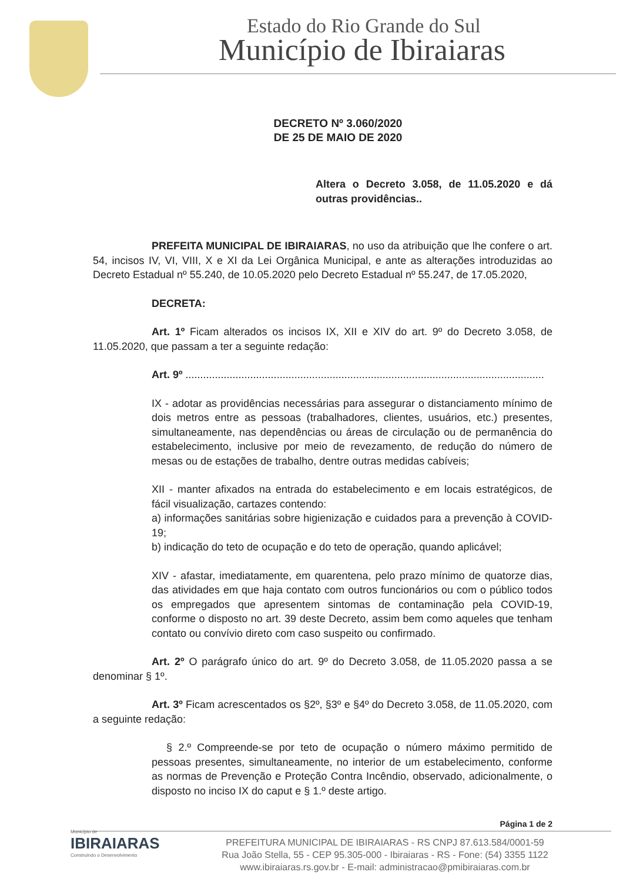Estado do Rio Grande do Sul
Município de Ibiraiaras
DECRETO Nº 3.060/2020
DE 25 DE MAIO DE 2020
Altera o Decreto 3.058, de 11.05.2020 e dá outras providências..
PREFEITA MUNICIPAL DE IBIRAIARAS, no uso da atribuição que lhe confere o art. 54, incisos IV, VI, VIII, X e XI da Lei Orgânica Municipal, e ante as alterações introduzidas ao Decreto Estadual nº 55.240, de 10.05.2020 pelo Decreto Estadual nº 55.247, de 17.05.2020,
DECRETA:
Art. 1º Ficam alterados os incisos IX, XII e XIV do art. 9º do Decreto 3.058, de 11.05.2020, que passam a ter a seguinte redação:
Art. 9º ..........................................................................................................................
IX - adotar as providências necessárias para assegurar o distanciamento mínimo de dois metros entre as pessoas (trabalhadores, clientes, usuários, etc.) presentes, simultaneamente, nas dependências ou áreas de circulação ou de permanência do estabelecimento, inclusive por meio de revezamento, de redução do número de mesas ou de estações de trabalho, dentre outras medidas cabíveis;
XII - manter afixados na entrada do estabelecimento e em locais estratégicos, de fácil visualização, cartazes contendo:
a) informações sanitárias sobre higienização e cuidados para a prevenção à COVID-19;
b) indicação do teto de ocupação e do teto de operação, quando aplicável;
XIV - afastar, imediatamente, em quarentena, pelo prazo mínimo de quatorze dias, das atividades em que haja contato com outros funcionários ou com o público todos os empregados que apresentem sintomas de contaminação pela COVID-19, conforme o disposto no art. 39 deste Decreto, assim bem como aqueles que tenham contato ou convívio direto com caso suspeito ou confirmado.
Art. 2º O parágrafo único do art. 9º do Decreto 3.058, de 11.05.2020 passa a se denominar § 1º.
Art. 3º Ficam acrescentados os §2º, §3º e §4º do Decreto 3.058, de 11.05.2020, com a seguinte redação:
§ 2.º Compreende-se por teto de ocupação o número máximo permitido de pessoas presentes, simultaneamente, no interior de um estabelecimento, conforme as normas de Prevenção e Proteção Contra Incêndio, observado, adicionalmente, o disposto no inciso IX do caput e § 1.º deste artigo.
Página 1 de 2
Município de
IBIRAIARAS
Construindo o Desenvolvimento
PREFEITURA MUNICIPAL DE IBIRAIARAS - RS CNPJ 87.613.584/0001-59
Rua João Stella, 55 - CEP 95.305-000 - Ibiraiaras - RS - Fone: (54) 3355 1122
www.ibiraiaras.rs.gov.br - E-mail: administracao@pmibiraiaras.com.br